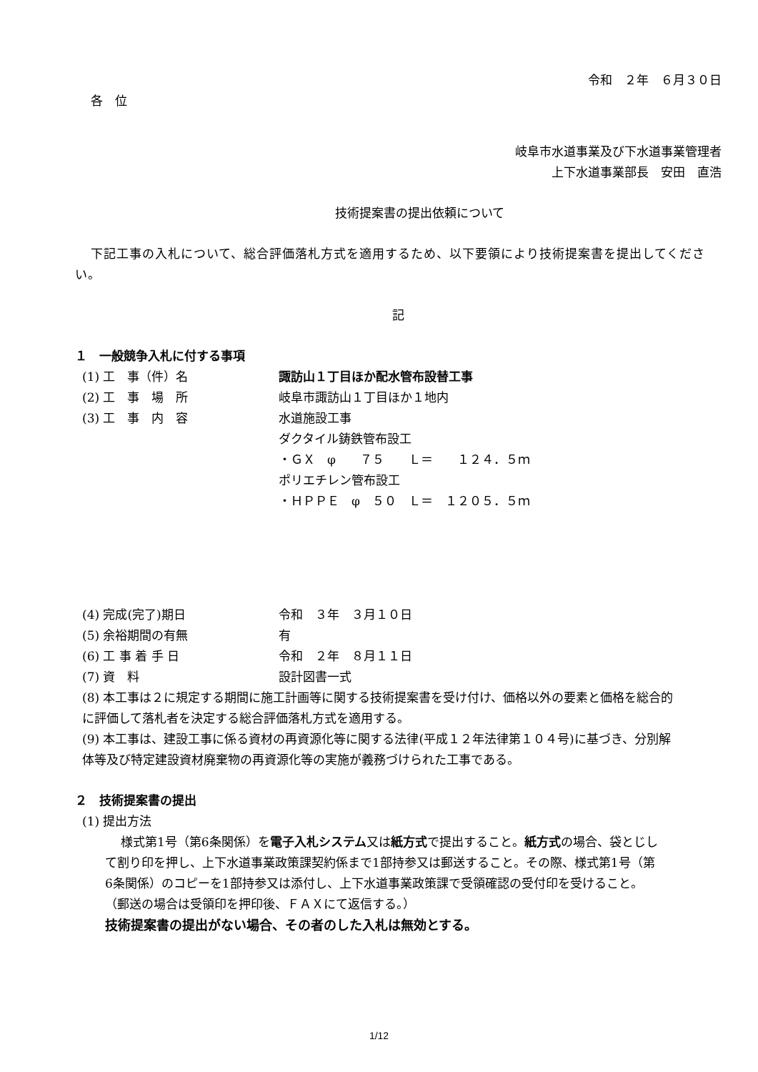令和　２年　６月３０日
各　位
岐阜市水道事業及び下水道事業管理者
上下水道事業部長　安田　直浩
技術提案書の提出依頼について
下記工事の入札について、総合評価落札方式を適用するため、以下要領により技術提案書を提出してください。
記
１　一般競争入札に付する事項
(1) 工　事（件）名 諏訪山１丁目ほか配水管布設替工事
(2) 工　事　場　所 岐阜市諏訪山１丁目ほか１地内
(3) 工　事　内　容 水道施設工事
ダクタイル鋳鉄管布設工
・ＧＸ　φ　　７５　　Ｌ＝　　１２４．５ｍ
ポリエチレン管布設工
・ＨＰＰＥ　φ　５０　Ｌ＝　１２０５．５ｍ
(4) 完成(完了)期日 令和　３年　３月１０日
(5) 余裕期間の有無 有
(6) 工 事 着 手 日 令和　２年　８月１１日
(7) 資　料 設計図書一式
(8) 本工事は２に規定する期間に施工計画等に関する技術提案書を受け付け、価格以外の要素と価格を総合的に評価して落札者を決定する総合評価落札方式を適用する。
(9) 本工事は、建設工事に係る資材の再資源化等に関する法律(平成１２年法律第１０４号)に基づき、分別解体等及び特定建設資材廃棄物の再資源化等の実施が義務づけられた工事である。
２　技術提案書の提出
(1) 提出方法
様式第1号（第6条関係）を電子入札システム又は紙方式で提出すること。紙方式の場合、袋とじして割り印を押し、上下水道事業政策課契約係まで1部持参又は郵送すること。その際、様式第1号（第6条関係）のコピーを1部持参又は添付し、上下水道事業政策課で受領確認の受付印を受けること。
（郵送の場合は受領印を押印後、ＦＡＸにて返信する。）
技術提案書の提出がない場合、その者のした入札は無効とする。
1/12